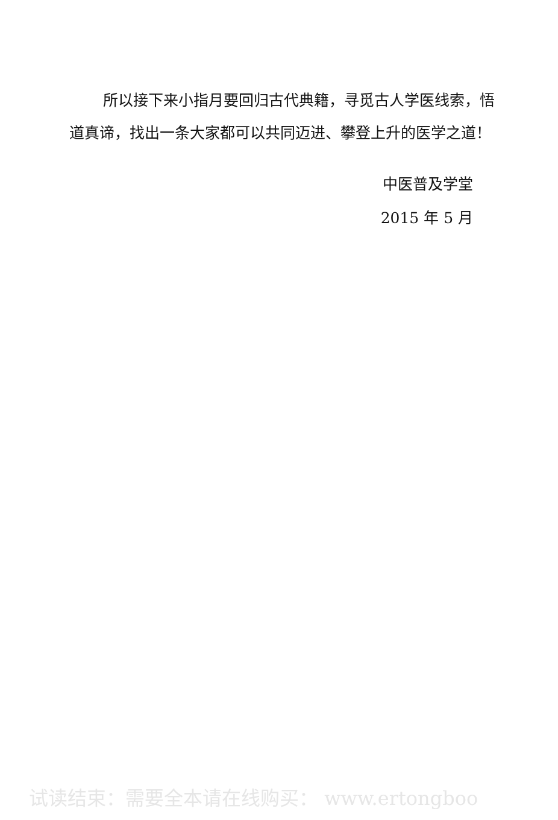所以接下来小指月要回归古代典籍，寻觅古人学医线索，悟道真谛，找出一条大家都可以共同迈进、攀登上升的医学之道！
中医普及学堂
2015 年 5 月
试读结束：需要全本请在线购买： www.ertongboo